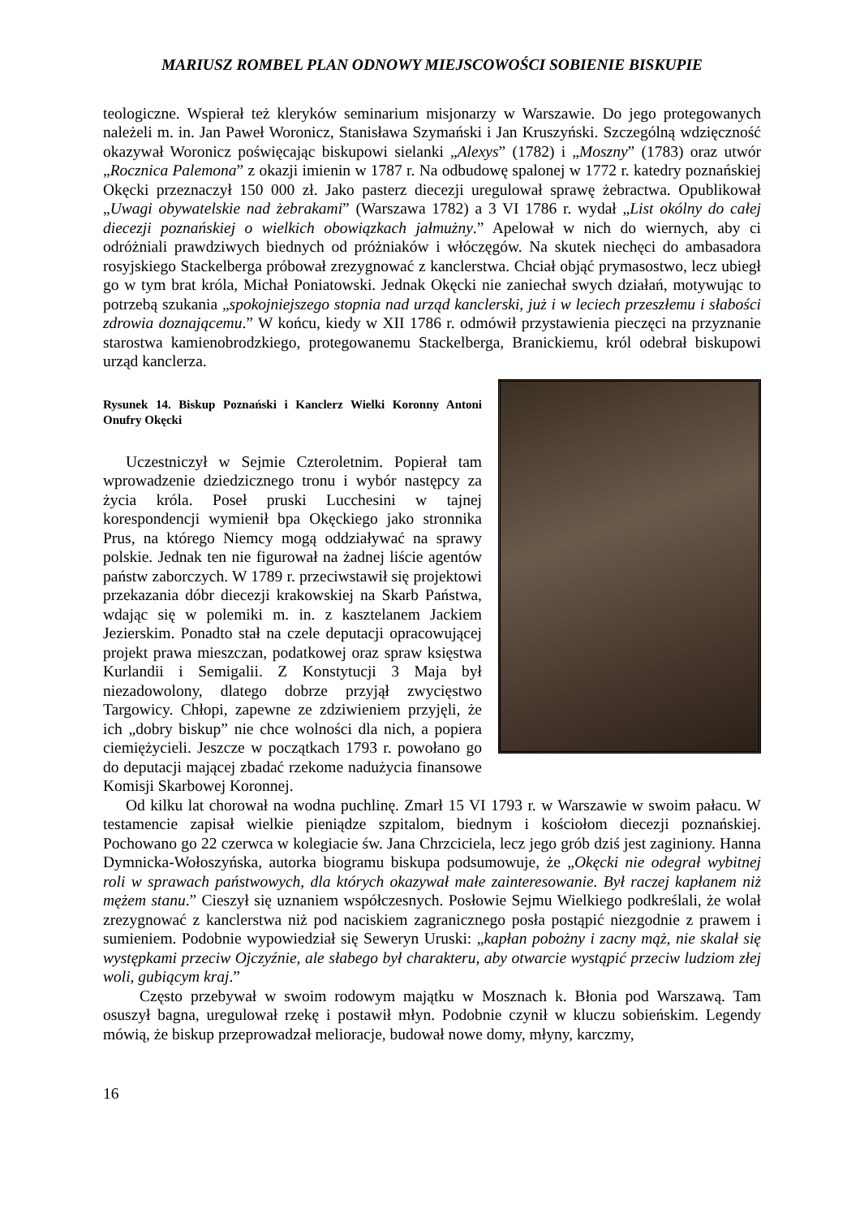MARIUSZ ROMBEL PLAN ODNOWY MIEJSCOWOŚCI SOBIENIE BISKUPIE
teologiczne. Wspierał też kleryków seminarium misjonarzy w Warszawie. Do jego protegowanych należeli m. in. Jan Paweł Woronicz, Stanisława Szymański i Jan Kruszyński. Szczególną wdzięczność okazywał Woronicz poświęcając biskupowi sielanki „Alexys” (1782) i „Moszny” (1783) oraz utwór „Rocznica Palemona” z okazji imienin w 1787 r. Na odbudowę spalonej w 1772 r. katedry poznańskiej Okęcki przeznaczył 150 000 zł. Jako pasterz diecezji uregulował sprawę żebractwa. Opublikował „Uwagi obywatelskie nad żebrakami” (Warszawa 1782) a 3 VI 1786 r. wydał „List okólny do całej diecezji poznańskiej o wielkich obowiązkach jałmużny.” Apelował w nich do wiernych, aby ci odróżniali prawdziwych biednych od próżniaków i włóczęgów. Na skutek niechęci do ambasadora rosyjskiego Stackelberga próbował zrezygnować z kanclerstwa. Chciał objąć prymasostwo, lecz ubiegł go w tym brat króla, Michał Poniatowski. Jednak Okęcki nie zaniechał swych działań, motywując to potrzebą szukania „spokojniejszego stopnia nad urząd kanclerski, już i w leciech przeszłemu i słabości zdrowia doznającemu.” W końcu, kiedy w XII 1786 r. odmówił przystawienia pieczęci na przyznanie starostwa kamienobrodzkiego, protegowanemu Stackelberga, Branickiemu, król odebrał biskupowi urząd kanclerza.
Rysunek 14. Biskup Poznański i Kanclerz Wielki Koronny Antoni Onufry Okęcki
Uczestniczył w Sejmie Czteroletnim. Popierał tam wprowadzenie dziedzicznego tronu i wybór następcy za życia króla. Poseł pruski Lucchesini w tajnej korespondencji wymienił bpa Okęckiego jako stronnika Prus, na którego Niemcy mogą oddziaływać na sprawy polskie. Jednak ten nie figurował na żadnej liście agentów państw zaborczych. W 1789 r. przeciwstawił się projektowi przekazania dóbr diecezji krakowskiej na Skarb Państwa, wdając się w polemiki m. in. z kasztelanem Jackiem Jezierskim. Ponadto stał na czele deputacji opracowującej projekt prawa mieszczan, podatkowej oraz spraw księstwa Kurlandii i Semigalii. Z Konstytucji 3 Maja był niezadowolony, dlatego dobrze przyjął zwycięstwo Targowicy. Chłopi, zapewne ze zdziwieniem przyjęli, że ich „dobry biskup” nie chce wolności dla nich, a popiera ciemiężycieli. Jeszcze w początkach 1793 r. powołano go do deputacji mającej zbadać rzekome nadużycia finansowe Komisji Skarbowej Koronnej.
Od kilku lat chorował na wodna puchlinę. Zmarł 15 VI 1793 r. w Warszawie w swoim pałacu. W testamencie zapisał wielkie pieniądze szpitalom, biednym i kościołom diecezji poznańskiej. Pochowano go 22 czerwca w kolegiacie św. Jana Chrzciciela, lecz jego grób dziś jest zaginiony. Hanna Dymnicka-Wołoszyńska, autorka biogramu biskupa podsumowuje, że „Okęcki nie odegrał wybitnej roli w sprawach państwowych, dla których okazywał małe zainteresowanie. Był raczej kapłanem niż mężem stanu.” Cieszył się uznaniem współczesnych. Posłowie Sejmu Wielkiego podkreślali, że wolał zrezygnować z kanclerstwa niż pod naciskiem zagranicznego posła postąpić niezgodnie z prawem i sumieniem. Podobnie wypowiedział się Seweryn Uruski: „kapłan pobożny i zacny mąż, nie skalał się występkami przeciw Ojczyźnie, ale słabego był charakteru, aby otwarcie wystąpić przeciw ludziom złej woli, gubiącym kraj.”
Często przebywał w swoim rodowym majątku w Mosznach k. Błonia pod Warszawą. Tam osuszył bagna, uregulował rzekę i postawił młyn. Podobnie czynił w kluczu sobieńskim. Legendy mówią, że biskup przeprowadzał melioracje, budował nowe domy, młyny, karczmy,
16